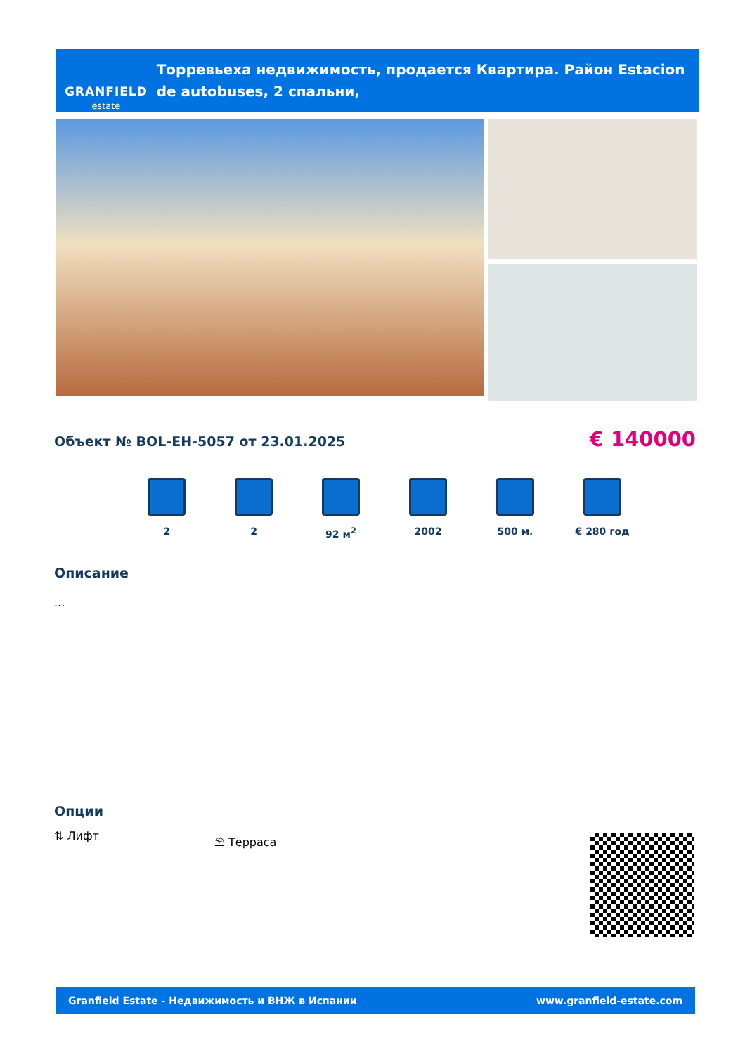GRANFIELD
estate
Торревьеха недвижимость, продается Квартира. Район Estacion de autobuses, 2 спальни,
Объект № BOL-EH-5057 от 23.01.2025
€ 140000
2 2 92 м<sup>2</sup> 2002 500 м. € 280 год
Описание
...
Опции
⇅ Лифт ⛱ Терраса
Granfield Estate - Недвижимость и ВНЖ в Испании www.granfield-estate.com